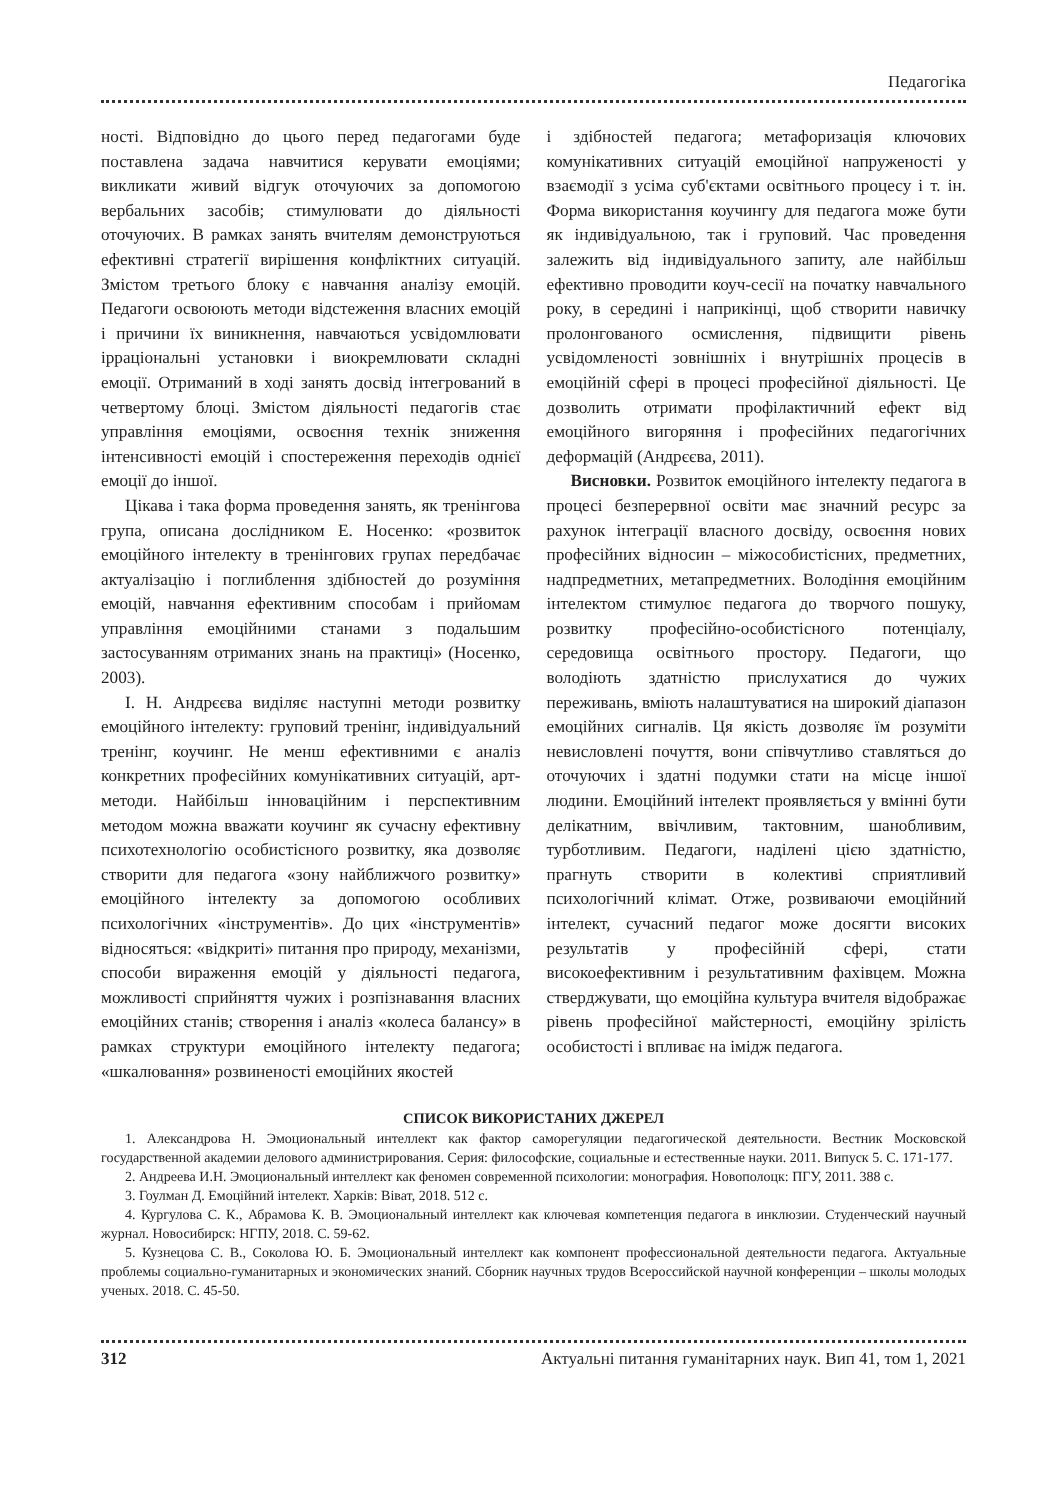Педагогіка
ності. Відповідно до цього перед педагогами буде поставлена задача навчитися керувати емоціями; викликати живий відгук оточуючих за допомогою вербальних засобів; стимулювати до діяльності оточуючих. В рамках занять вчителям демонструються ефективні стратегії вирішення конфліктних ситуацій. Змістом третього блоку є навчання аналізу емоцій. Педагоги освоюють методи відстеження власних емоцій і причини їх виникнення, навчаються усвідомлювати ірраціональні установки і виокремлювати складні емоції. Отриманий в ході занять досвід інтегрований в четвертому блоці. Змістом діяльності педагогів стає управління емоціями, освоєння технік зниження інтенсивності емоцій і спостереження переходів однієї емоції до іншої.
Цікава і така форма проведення занять, як тренінгова група, описана дослідником Е. Носенко: «розвиток емоційного інтелекту в тренінгових групах передбачає актуалізацію і поглиблення здібностей до розуміння емоцій, навчання ефективним способам і прийомам управління емоційними станами з подальшим застосуванням отриманих знань на практиці» (Носенко, 2003).
І. Н. Андрєєва виділяє наступні методи розвитку емоційного інтелекту: груповий тренінг, індивідуальний тренінг, коучинг. Не менш ефективними є аналіз конкретних професійних комунікативних ситуацій, арт-методи. Найбільш інноваційним і перспективним методом можна вважати коучинг як сучасну ефективну психотехнологію особистісного розвитку, яка дозволяє створити для педагога «зону найближчого розвитку» емоційного інтелекту за допомогою особливих психологічних «інструментів». До цих «інструментів» відносяться: «відкриті» питання про природу, механізми, способи вираження емоцій у діяльності педагога, можливості сприйняття чужих і розпізнавання власних емоційних станів; створення і аналіз «колеса балансу» в рамках структури емоційного інтелекту педагога; «шкалювання» розвиненості емоційних якостей
і здібностей педагога; метафоризація ключових комунікативних ситуацій емоційної напруженості у взаємодії з усіма суб'єктами освітнього процесу і т. ін. Форма використання коучингу для педагога може бути як індивідуальною, так і груповий. Час проведення залежить від індивідуального запиту, але найбільш ефективно проводити коуч-сесії на початку навчального року, в середині і наприкінці, щоб створити навичку пролонгованого осмислення, підвищити рівень усвідомленості зовнішніх і внутрішніх процесів в емоційній сфері в процесі професійної діяльності. Це дозволить отримати профілактичний ефект від емоційного вигоряння і професійних педагогічних деформацій (Андрєєва, 2011).
Висновки. Розвиток емоційного інтелекту педагога в процесі безперервної освіти має значний ресурс за рахунок інтеграції власного досвіду, освоєння нових професійних відносин – міжособистісних, предметних, надпредметних, метапредметних. Володіння емоційним інтелектом стимулює педагога до творчого пошуку, розвитку професійно-особистісного потенціалу, середовища освітнього простору. Педагоги, що володіють здатністю прислухатися до чужих переживань, вміють налаштуватися на широкий діапазон емоційних сигналів. Ця якість дозволяє їм розуміти невисловлені почуття, вони співчутливо ставляться до оточуючих і здатні подумки стати на місце іншої людини. Емоційний інтелект проявляється у вмінні бути делікатним, ввічливим, тактовним, шанобливим, турботливим. Педагоги, наділені цією здатністю, прагнуть створити в колективі сприятливий психологічний клімат. Отже, розвиваючи емоційний інтелект, сучасний педагог може досягти високих результатів у професійній сфері, стати високоефективним і результативним фахівцем. Можна стверджувати, що емоційна культура вчителя відображає рівень професійної майстерності, емоційну зрілість особистості і впливає на імідж педагога.
СПИСОК ВИКОРИСТАНИХ ДЖЕРЕЛ
1. Александрова Н. Эмоциональный интеллект как фактор саморегуляции педагогической деятельности. Вестник Московской государственной академии делового администрирования. Серия: философские, социальные и естественные науки. 2011. Випуск 5. С. 171-177.
2. Андреева И.Н. Эмоциональный интеллект как феномен современной психологии: монография. Новополоцк: ПГУ, 2011. 388 с.
3. Гоулман Д. Емоційний інтелект. Харків: Віват, 2018. 512 с.
4. Кургулова С. К., Абрамова К. В. Эмоциональный интеллект как ключевая компетенция педагога в инклюзии. Студенческий научный журнал. Новосибирск: НГПУ, 2018. С. 59-62.
5. Кузнецова С. В., Соколова Ю. Б. Эмоциональный интеллект как компонент профессиональной деятельности педагога. Актуальные проблемы социально-гуманитарных и экономических знаний. Сборник научных трудов Всероссийской научной конференции – школы молодых ученых. 2018. С. 45-50.
312 Актуальні питання гуманітарних наук. Вип 41, том 1, 2021